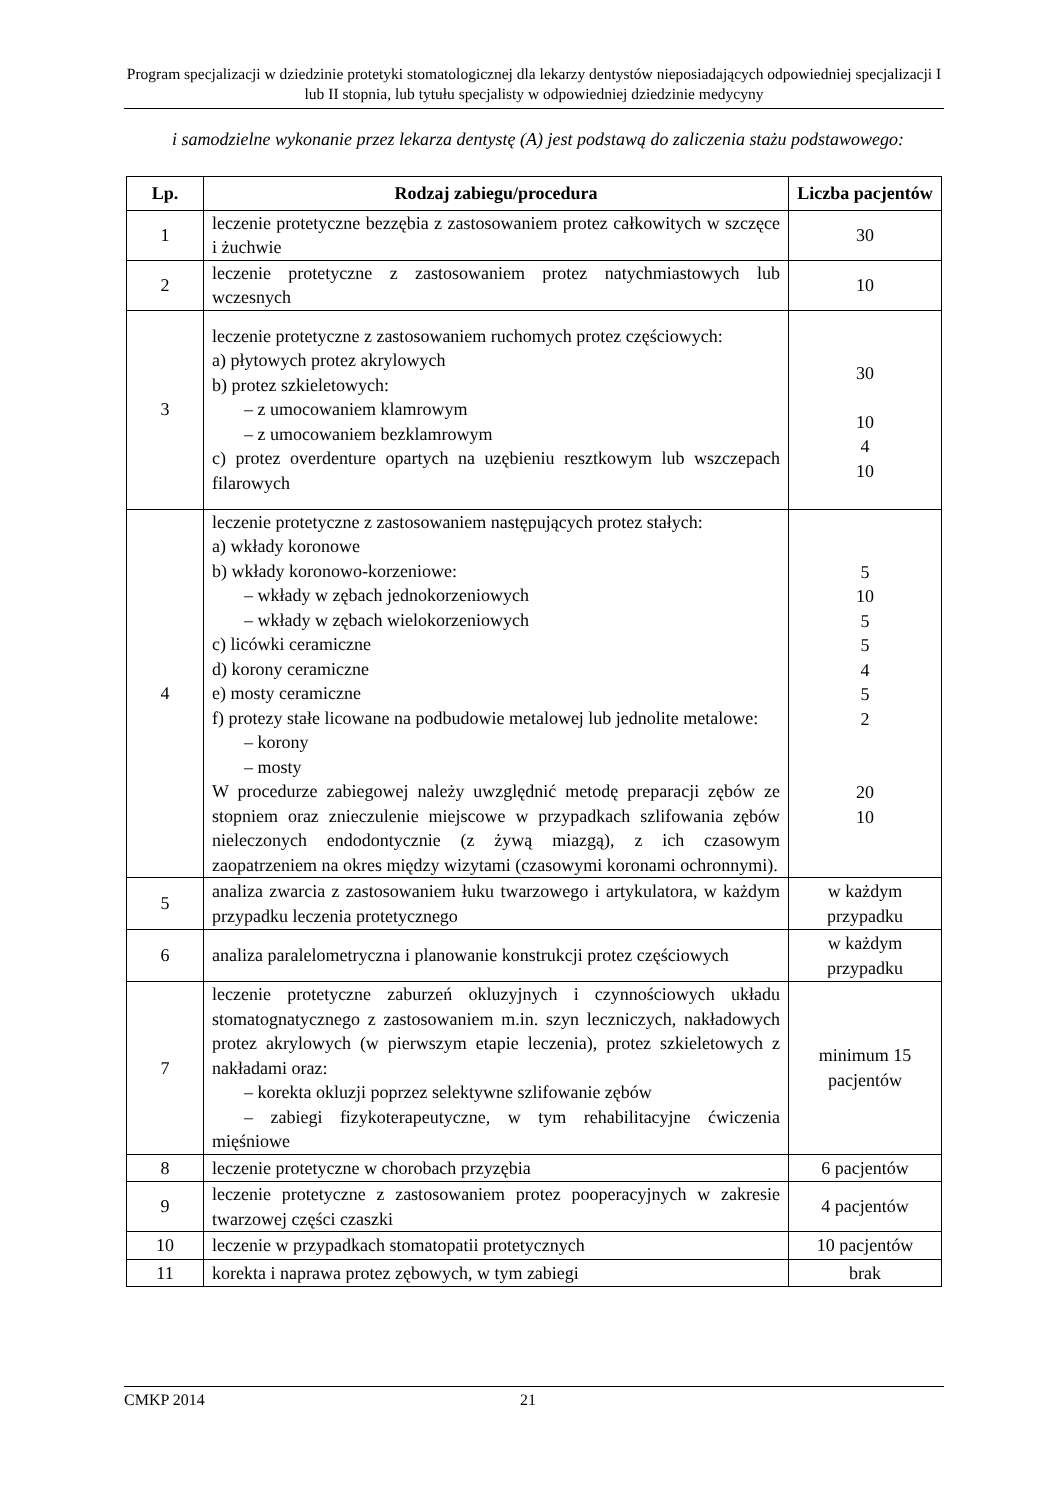Program specjalizacji w dziedzinie protetyki stomatologicznej dla lekarzy dentystów nieposiadających odpowiedniej specjalizacji I lub II stopnia, lub tytułu specjalisty w odpowiedniej dziedzinie medycyny
i samodzielne wykonanie przez lekarza dentystę (A) jest podstawą do zaliczenia stażu podstawowego:
| Lp. | Rodzaj zabiegu/procedura | Liczba pacjentów |
| --- | --- | --- |
| 1 | leczenie protetyczne bezzębia z zastosowaniem protez całkowitych w szczęce i żuchwie | 30 |
| 2 | leczenie protetyczne z zastosowaniem protez natychmiastowych lub wczesnych | 10 |
| 3 | leczenie protetyczne z zastosowaniem ruchomych protez częściowych: a) płytowych protez akrylowych b) protez szkieletowych: – z umocowaniem klamrowym – z umocowaniem bezklamrowym c) protez overdenture opartych na uzębieniu resztkowym lub wszczepach filarowych | 30 10 4 10 |
| 4 | leczenie protetyczne z zastosowaniem następujących protez stałych: a) wkłady koronowe b) wkłady koronowo-korzeniowe: – wkłady w zębach jednokorzeniowych – wkłady w zębach wielokorzeniowych c) licówki ceramiczne d) korony ceramiczne e) mosty ceramiczne f) protezy stałe licowane na podbudowie metalowej lub jednolite metalowe: – korony – mosty W procedurze zabiegowej należy uwzględnić metodę preparacji zębów ze stopniem oraz znieczulenie miejscowe w przypadkach szlifowania zębów nieleczonych endodontycznie (z żywą miazgą), z ich czasowym zaopatrzeniem na okres między wizytami (czasowymi koronami ochronnymi). | 5 10 5 5 4 5 2 20 10 |
| 5 | analiza zwarcia z zastosowaniem łuku twarzowego i artykulatora, w każdym przypadku leczenia protetycznego | w każdym przypadku |
| 6 | analiza paralelometryczna i planowanie konstrukcji protez częściowych | w każdym przypadku |
| 7 | leczenie protetyczne zaburzeń okluzyjnych i czynnościowych układu stomatognatycznego z zastosowaniem m.in. szyn leczniczych, nakładowych protez akrylowych (w pierwszym etapie leczenia), protez szkieletowych z nakładami oraz: – korekta okluzji poprzez selektywne szlifowanie zębów – zabiegi fizykoterapeutyczne, w tym rehabilitacyjne ćwiczenia mięśniowe | minimum 15 pacjentów |
| 8 | leczenie protetyczne w chorobach przyzębia | 6 pacjentów |
| 9 | leczenie protetyczne z zastosowaniem protez pooperacyjnych w zakresie twarzowej części czaszki | 4 pacjentów |
| 10 | leczenie w przypadkach stomatopatii protetycznych | 10 pacjentów |
| 11 | korekta i naprawa protez zębowych, w tym zabiegi | brak |
CMKP 2014 21